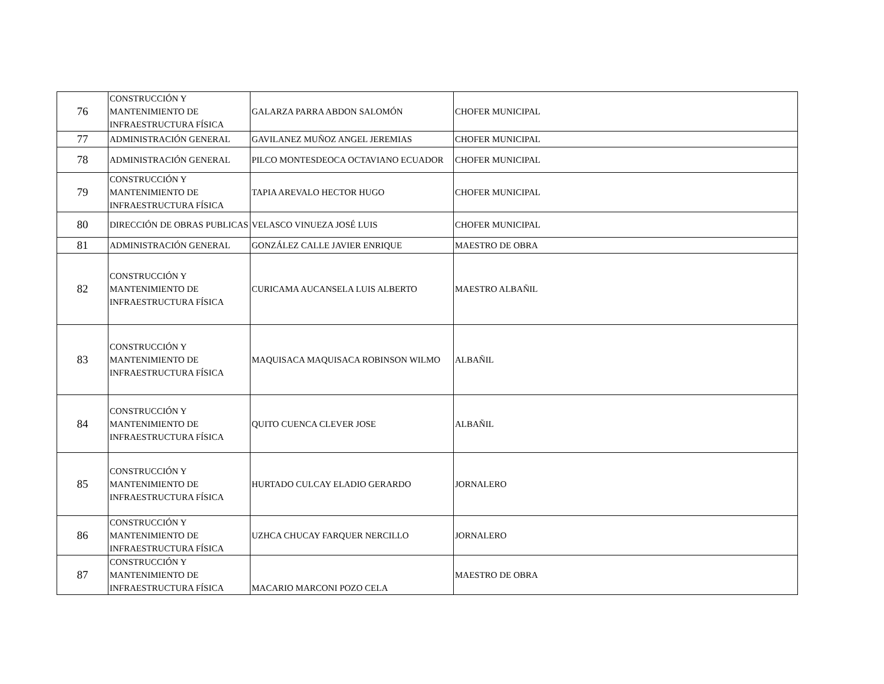| 76 | CONSTRUCCIÓN Y MANTENIMIENTO DE INFRAESTRUCTURA FÍSICA | GALARZA PARRA ABDON SALOMÓN | CHOFER MUNICIPAL |
| 77 | ADMINISTRACIÓN GENERAL | GAVILANEZ MUÑOZ ANGEL JEREMIAS | CHOFER MUNICIPAL |
| 78 | ADMINISTRACIÓN GENERAL | PILCO MONTESDEOCA OCTAVIANO ECUADOR | CHOFER MUNICIPAL |
| 79 | CONSTRUCCIÓN Y MANTENIMIENTO DE INFRAESTRUCTURA FÍSICA | TAPIA AREVALO HECTOR HUGO | CHOFER MUNICIPAL |
| 80 | DIRECCIÓN DE OBRAS PUBLICAS | VELASCO VINUEZA JOSÉ LUIS | CHOFER MUNICIPAL |
| 81 | ADMINISTRACIÓN GENERAL | GONZÁLEZ CALLE JAVIER ENRIQUE | MAESTRO DE OBRA |
| 82 | CONSTRUCCIÓN Y MANTENIMIENTO DE INFRAESTRUCTURA FÍSICA | CURICAMA AUCANSELA LUIS ALBERTO | MAESTRO ALBAÑIL |
| 83 | CONSTRUCCIÓN Y MANTENIMIENTO DE INFRAESTRUCTURA FÍSICA | MAQUISACA MAQUISACA ROBINSON WILMO | ALBAÑIL |
| 84 | CONSTRUCCIÓN Y MANTENIMIENTO DE INFRAESTRUCTURA FÍSICA | QUITO CUENCA CLEVER JOSE | ALBAÑIL |
| 85 | CONSTRUCCIÓN Y MANTENIMIENTO DE INFRAESTRUCTURA FÍSICA | HURTADO CULCAY ELADIO GERARDO | JORNALERO |
| 86 | CONSTRUCCIÓN Y MANTENIMIENTO DE INFRAESTRUCTURA FÍSICA | UZHCA CHUCAY FARQUER NERCILLO | JORNALERO |
| 87 | CONSTRUCCIÓN Y MANTENIMIENTO DE INFRAESTRUCTURA FÍSICA | MACARIO MARCONI POZO CELA | MAESTRO DE OBRA |